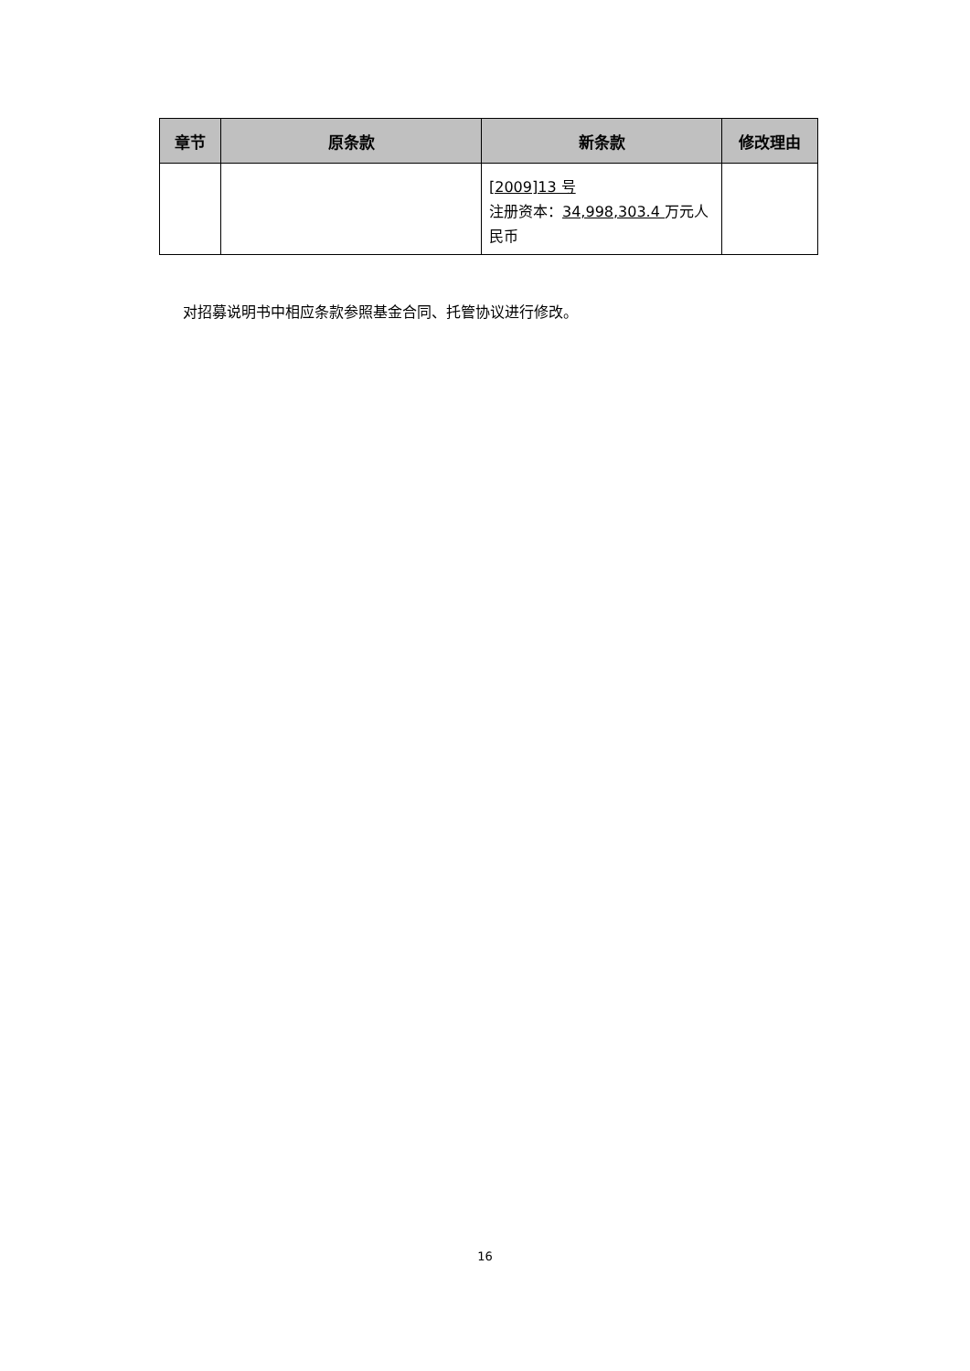| 章节 | 原条款 | 新条款 | 修改理由 |
| --- | --- | --- | --- |
| | | [2009]13 号 注册资本： 34,998,303.4 万元人民币 | |
对招募说明书中相应条款参照基金合同、托管协议进行修改。
16